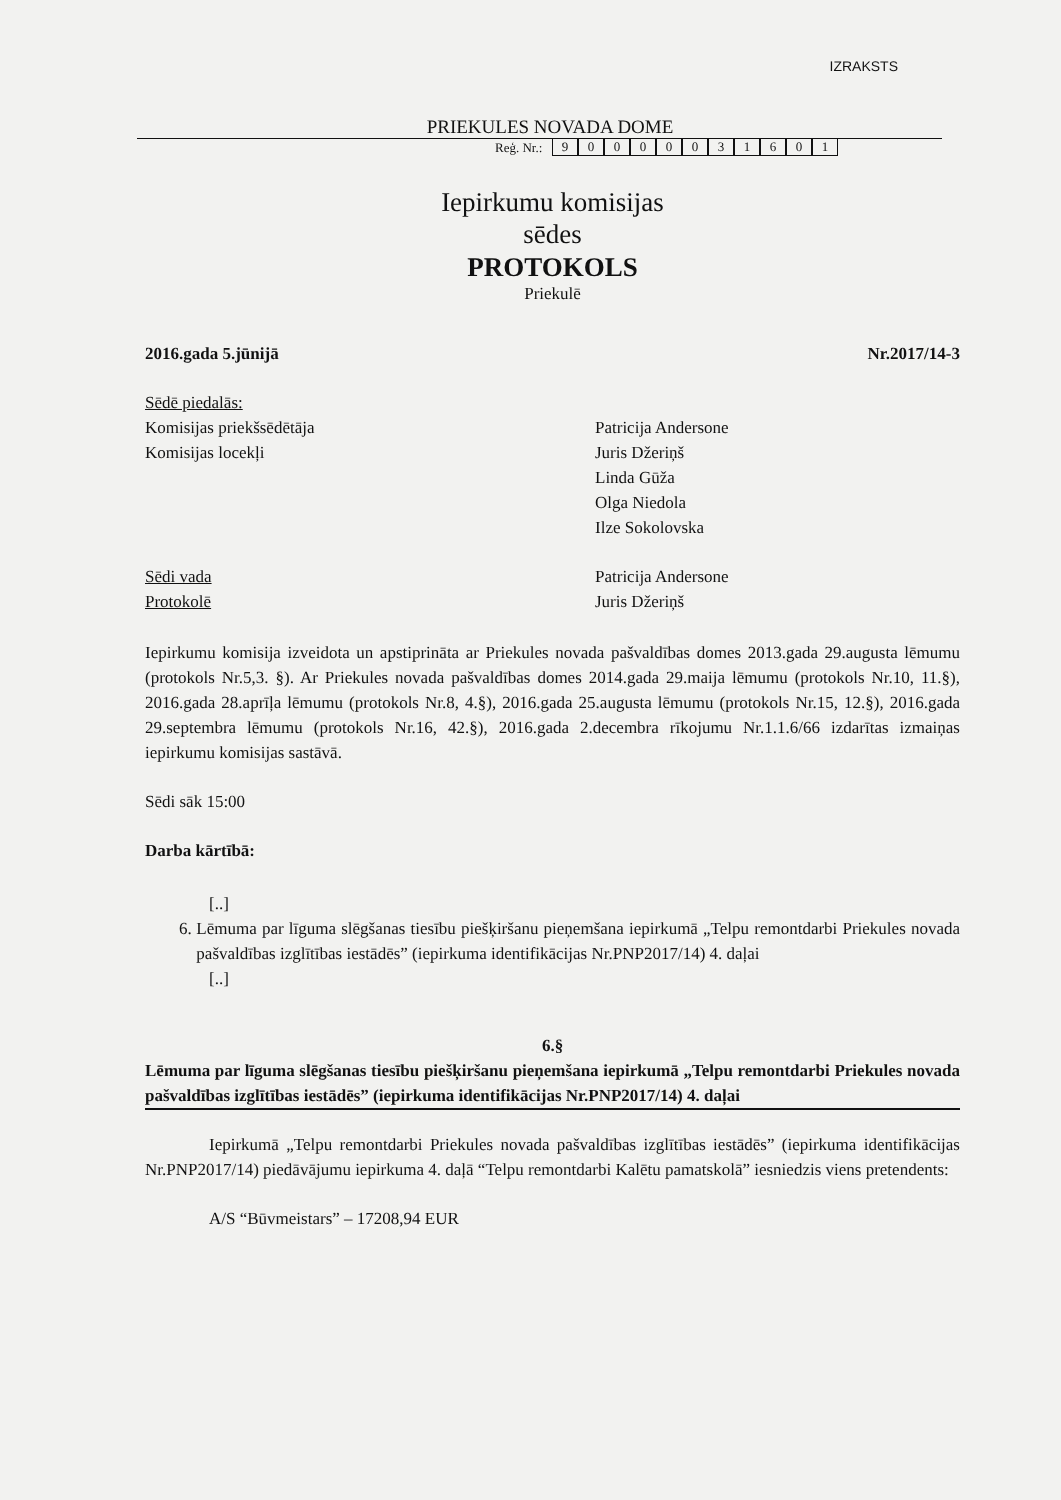IZRAKSTS
PRIEKULES NOVADA DOME
Reģ. Nr.: 90000031601
Iepirkumu komisijas
sēdes
PROTOKOLS
Priekulē
2016.gada 5.jūnijā Nr.2017/14-3
Sēdē piedalās:
Komisijas priekšsēdētāja
Komisijas locekļi
Patricija Andersone
Juris Džeriņš
Linda Gūža
Olga Niedola
Ilze Sokolovska
Sēdi vada
Protokolē
Patricija Andersone
Juris Džeriņš
Iepirkumu komisija izveidota un apstiprināta ar Priekules novada pašvaldības domes 2013.gada 29.augusta lēmumu (protokols Nr.5,3. §). Ar Priekules novada pašvaldības domes 2014.gada 29.maija lēmumu (protokols Nr.10, 11.§), 2016.gada 28.aprīļa lēmumu (protokols Nr.8, 4.§), 2016.gada 25.augusta lēmumu (protokols Nr.15, 12.§), 2016.gada 29.septembra lēmumu (protokols Nr.16, 42.§), 2016.gada 2.decembra rīkojumu Nr.1.1.6/66 izdarītas izmaiņas iepirkumu komisijas sastāvā.
Sēdi sāk 15:00
Darba kārtībā:
[..]
6.
Lēmuma par līguma slēgšanas tiesību piešķiršanu pieņemšana iepirkumā „Telpu remontdarbi Priekules novada pašvaldības izglītības iestādēs” (iepirkuma identifikācijas Nr.PNP2017/14) 4. daļai
[..]
6.§
Lēmuma par līguma slēgšanas tiesību piešķiršanu pieņemšana iepirkumā „Telpu remontdarbi Priekules novada pašvaldības izglītības iestādēs” (iepirkuma identifikācijas Nr.PNP2017/14) 4. daļai
Iepirkumā „Telpu remontdarbi Priekules novada pašvaldības izglītības iestādēs” (iepirkuma identifikācijas Nr.PNP2017/14) piedāvājumu iepirkuma 4. daļā “Telpu remontdarbi Kalētu pamatskolā” iesniedzis viens pretendents:
A/S “Būvmeistars” – 17208,94 EUR